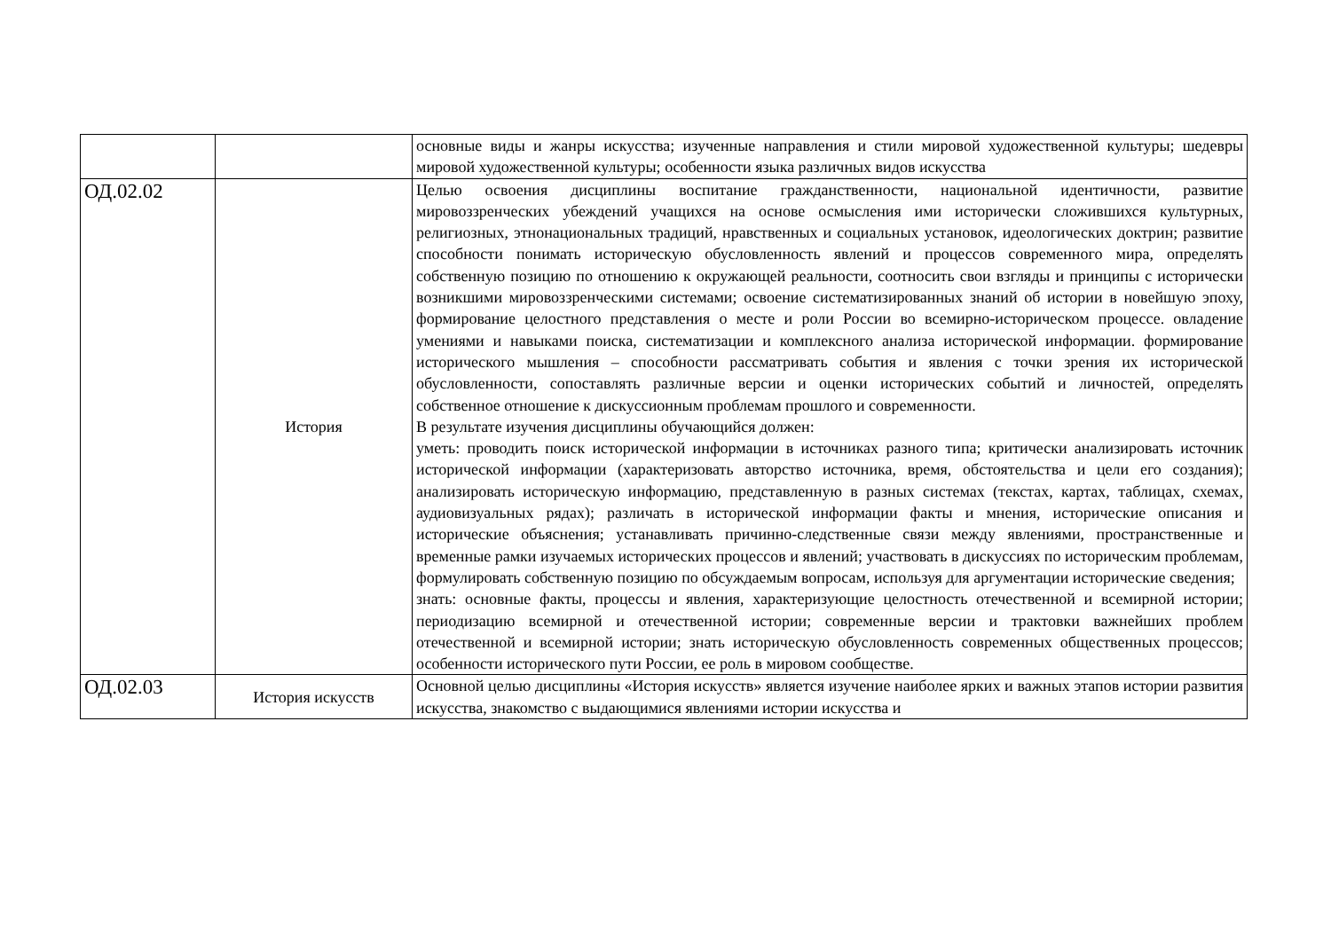| | | основные виды и жанры искусства; изученные направления и стили мировой художественной культуры; шедевры мировой художественной культуры; особенности языка различных видов искусства |
| ОД.02.02 | История | Целью освоения дисциплины воспитание гражданственности, национальной идентичности, развитие мировоззренческих убеждений учащихся на основе осмысления ими исторически сложившихся культурных, религиозных, этнонациональных традиций, нравственных и социальных установок, идеологических доктрин; развитие способности понимать историческую обусловленность явлений и процессов современного мира, определять собственную позицию по отношению к окружающей реальности, соотносить свои взгляды и принципы с исторически возникшими мировоззренческими системами; освоение систематизированных знаний об истории в новейшую эпоху, формирование целостного представления о месте и роли России во всемирно-историческом процессе. овладение умениями и навыками поиска, систематизации и комплексного анализа исторической информации. формирование исторического мышления – способности рассматривать события и явления с точки зрения их исторической обусловленности, сопоставлять различные версии и оценки исторических событий и личностей, определять собственное отношение к дискуссионным проблемам прошлого и современности. В результате изучения дисциплины обучающийся должен: уметь: проводить поиск исторической информации в источниках разного типа; критически анализировать источник исторической информации (характеризовать авторство источника, время, обстоятельства и цели его создания); анализировать историческую информацию, представленную в разных системах (текстах, картах, таблицах, схемах, аудиовизуальных рядах); различать в исторической информации факты и мнения, исторические описания и исторические объяснения; устанавливать причинно-следственные связи между явлениями, пространственные и временные рамки изучаемых исторических процессов и явлений; участвовать в дискуссиях по историческим проблемам, формулировать собственную позицию по обсуждаемым вопросам, используя для аргументации исторические сведения; знать: основные факты, процессы и явления, характеризующие целостность отечественной и всемирной истории; периодизацию всемирной и отечественной истории; современные версии и трактовки важнейших проблем отечественной и всемирной истории; знать историческую обусловленность современных общественных процессов; особенности исторического пути России, ее роль в мировом сообществе. |
| ОД.02.03 | История искусств | Основной целью дисциплины «История искусств» является изучение наиболее ярких и важных этапов истории развития искусства, знакомство с выдающимися явлениями истории искусства и |